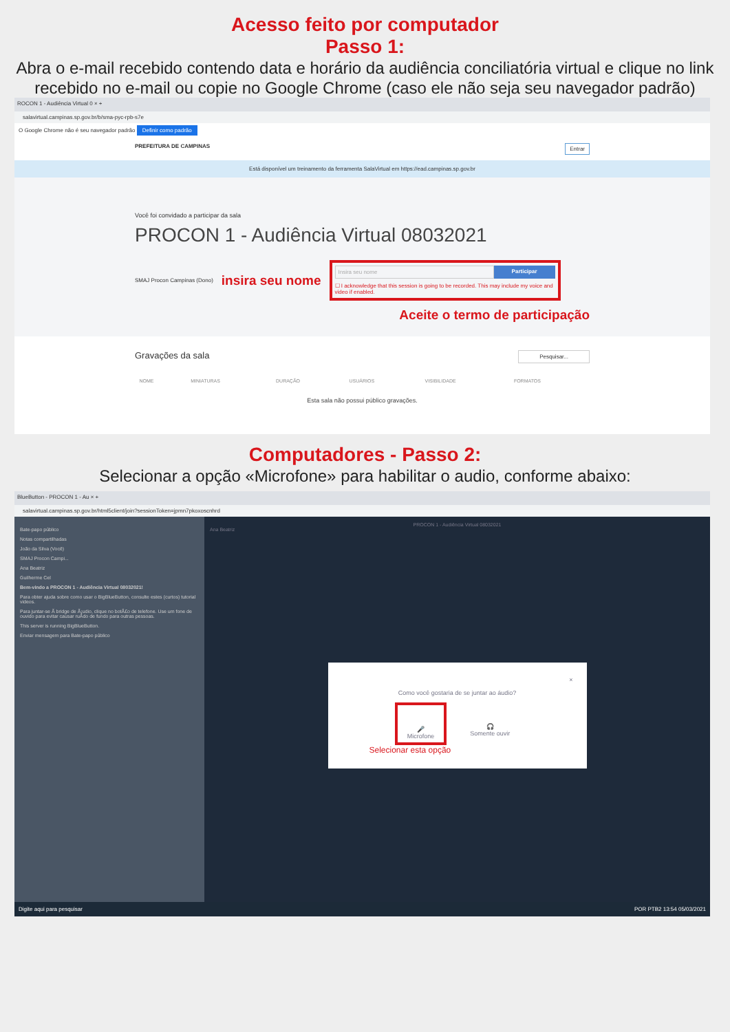Acesso feito por computador
Passo 1:
Abra o e-mail recebido contendo data e horário da audiência conciliatória virtual e clique no link recebido no e-mail ou copie no Google Chrome (caso ele não seja seu navegador padrão)
ROCON 1 - Audiência Virtual 0 × +
salavirtual.campinas.sp.gov.br/b/sma-pyc-rpb-s7e
O Google Chrome não é seu navegador padrão Definir como padrão
PREFEITURA DE CAMPINAS Entrar
Está disponível um treinamento da ferramenta SalaVirtual em https://ead.campinas.sp.gov.br
Você foi convidado a participar da sala
PROCON 1 - Audiência Virtual 08032021
SMAJ Procon Campinas (Dono) insira seu nome
Insira seu nome Participar
☐ I acknowledge that this session is going to be recorded. This may include my voice and video if enabled.
Aceite o termo de participação
Gravações da sala Pesquisar...
| NOME | MINIATURAS | DURAÇÃO | USUÁRIOS | VISIBILIDADE | FORMATOS |
| --- | --- | --- | --- | --- | --- |
| Esta sala não possui público gravações. | | | | | |
Computadores - Passo 2:
Selecionar a opção «Microfone» para habilitar o audio, conforme abaixo:
BlueButton - PROCON 1 - Au × +
salavirtual.campinas.sp.gov.br/html5client/join?sessionToken=jpmn7pkoxoscnhrd
Bate-papo público
Notas compartilhadas
João da Silva (Você)
SMAJ Procon Campi...
Ana Beatriz
Guilherme Cel
Bem-vindo a PROCON 1 - Audiência Virtual 08032021!
Para obter ajuda sobre como usar o BigBlueButton, consulte estes (curtos) tutorial videos.
Para juntar-se Ã bridge de Ã¡udio, clique no botÃ£o de telefone. Use um fone de ouvido para evitar causar ruÃ­do de fundo para outras pessoas.
This server is running BigBlueButton.
Enviar mensagem para Bate-papo público
PROCON 1 - Audiência Virtual 08032021
Ana Beatriz
×
Como você gostaria de se juntar ao áudio?
🎤
Microfone
🎧
Somente ouvir
Selecionar esta opção
Digite aqui para pesquisar POR PTB2 13:54 05/03/2021